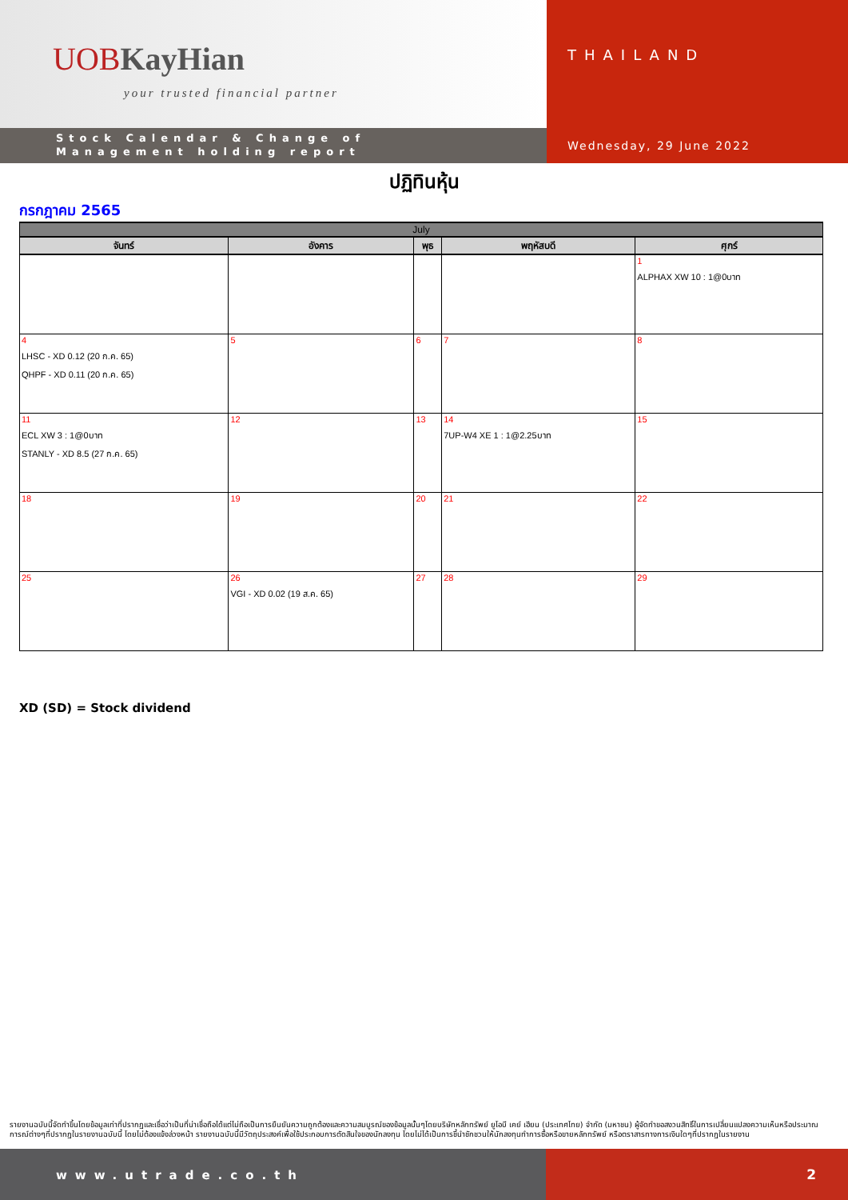UOB KayHian
your trusted financial partner
Stock Calendar & Change of
Management holding report
THAILAND
Wednesday, 29 June 2022
ปฏิทินหุ้น
กรกฎาคม 2565
| July | | | | |
| --- | --- | --- | --- | --- |
| จันทร์ | อังคาร | พุธ | พฤหัสบดี | ศุกร์ |
| | | | | 1 ALPHAX XW 10 : 1@0บาท |
| 4 LHSC - XD 0.12 (20 ก.ค. 65) QHPF - XD 0.11 (20 ก.ค. 65) | 5 | 6 | 7 | 8 |
| 11 ECL XW 3 : 1@0บาท STANLY - XD 8.5 (27 ก.ค. 65) | 12 | 13 | 14 7UP-W4 XE 1 : 1@2.25บาท | 15 |
| 18 | 19 | 20 | 21 | 22 |
| 25 | 26 VGI - XD 0.02 (19 ส.ค. 65) | 27 | 28 | 29 |
XD (SD) = Stock dividend
รายงานฉบับนี้จัดทำขึ้นโดยข้อมูลเท่าที่ปรากฏและเชื่อว่าเป็นที่น่าเชื่อถือได้แต่ไม่ถือเป็นการยืนยันความถูกต้องและความสมบูรณ์ของข้อมูลนั้นๆโดยบริษัทหลักทรัพย์ ยูโอบี เคย์ เฮียน (ประเทศไทย) จำกัด (มหาชน) ผู้จัดทำขอสงวนสิทธิ์ในการเปลี่ยนแปลงความเห็นหรือประมาณการณ์ต่างๆที่ปรากฏในรายงานฉบับนี้ โดยไม่ต้องแจ้งล่วงหน้า รายงานฉบับนี้มีวัตถุประสงค์เพื่อใช้ประกอบการตัดสินใจของนักลงทุน โดยไม่ได้เป็นการชี้นำชักชวนให้นักลงทุนทำการซื้อหรือขายหลักทรัพย์ หรือตราสารทางการเงินใดๆที่ปรากฏในรายงาน
www.utrade.co.th 2